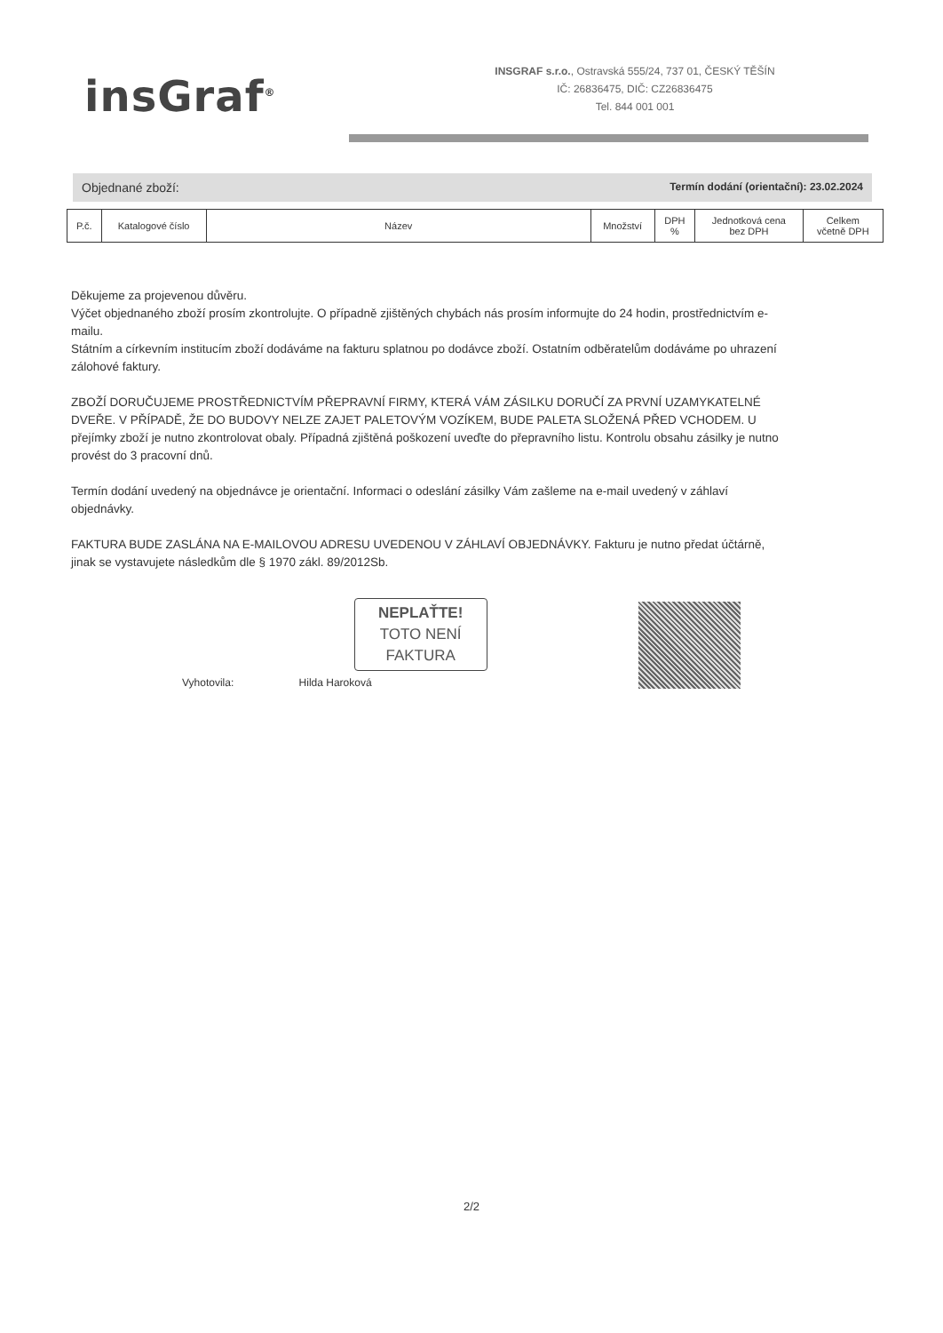insGraf<sup>®</sup>
INSGRAF s.r.o., Ostravská 555/24, 737 01, ČESKÝ TĚŠÍN
IČ: 26836475, DIČ: CZ26836475
Tel. 844 001 001
Objednané zboží: Termín dodání (orientační): 23.02.2024
| P.č. | Katalogové číslo | Název | Množství | DPH % | Jednotková cena bez DPH | Celkem včetně DPH |
| --- | --- | --- | --- | --- | --- | --- |
Děkujeme za projevenou důvěru.
Výčet objednaného zboží prosím zkontrolujte. O případně zjištěných chybách nás prosím informujte do 24 hodin, prostřednictvím e-mailu.
Státním a církevním institucím zboží dodáváme na fakturu splatnou po dodávce zboží. Ostatním odběratelům dodáváme po uhrazení zálohové faktury.
ZBOŽÍ DORUČUJEME PROSTŘEDNICTVÍM PŘEPRAVNÍ FIRMY, KTERÁ VÁM ZÁSILKU DORUČÍ ZA PRVNÍ UZAMYKATELNÉ DVEŘE. V PŘÍPADĚ, ŽE DO BUDOVY NELZE ZAJET PALETOVÝM VOZÍKEM, BUDE PALETA SLOŽENÁ PŘED VCHODEM. U přejímky zboží je nutno zkontrolovat obaly. Případná zjištěná poškození uveďte do přepravního listu. Kontrolu obsahu zásilky je nutno provést do 3 pracovní dnů.
Termín dodání uvedený na objednávce je orientační. Informaci o odeslání zásilky Vám zašleme na e-mail uvedený v záhlaví objednávky.
FAKTURA BUDE ZASLÁNA NA E-MAILOVOU ADRESU UVEDENOU V ZÁHLAVÍ OBJEDNÁVKY. Fakturu je nutno předat účtárně, jinak se vystavujete následkům dle § 1970 zákl. 89/2012Sb.
Vyhotovila: Hilda Haroková
NEPLAŤTE!
TOTO NENÍ
FAKTURA
2/2